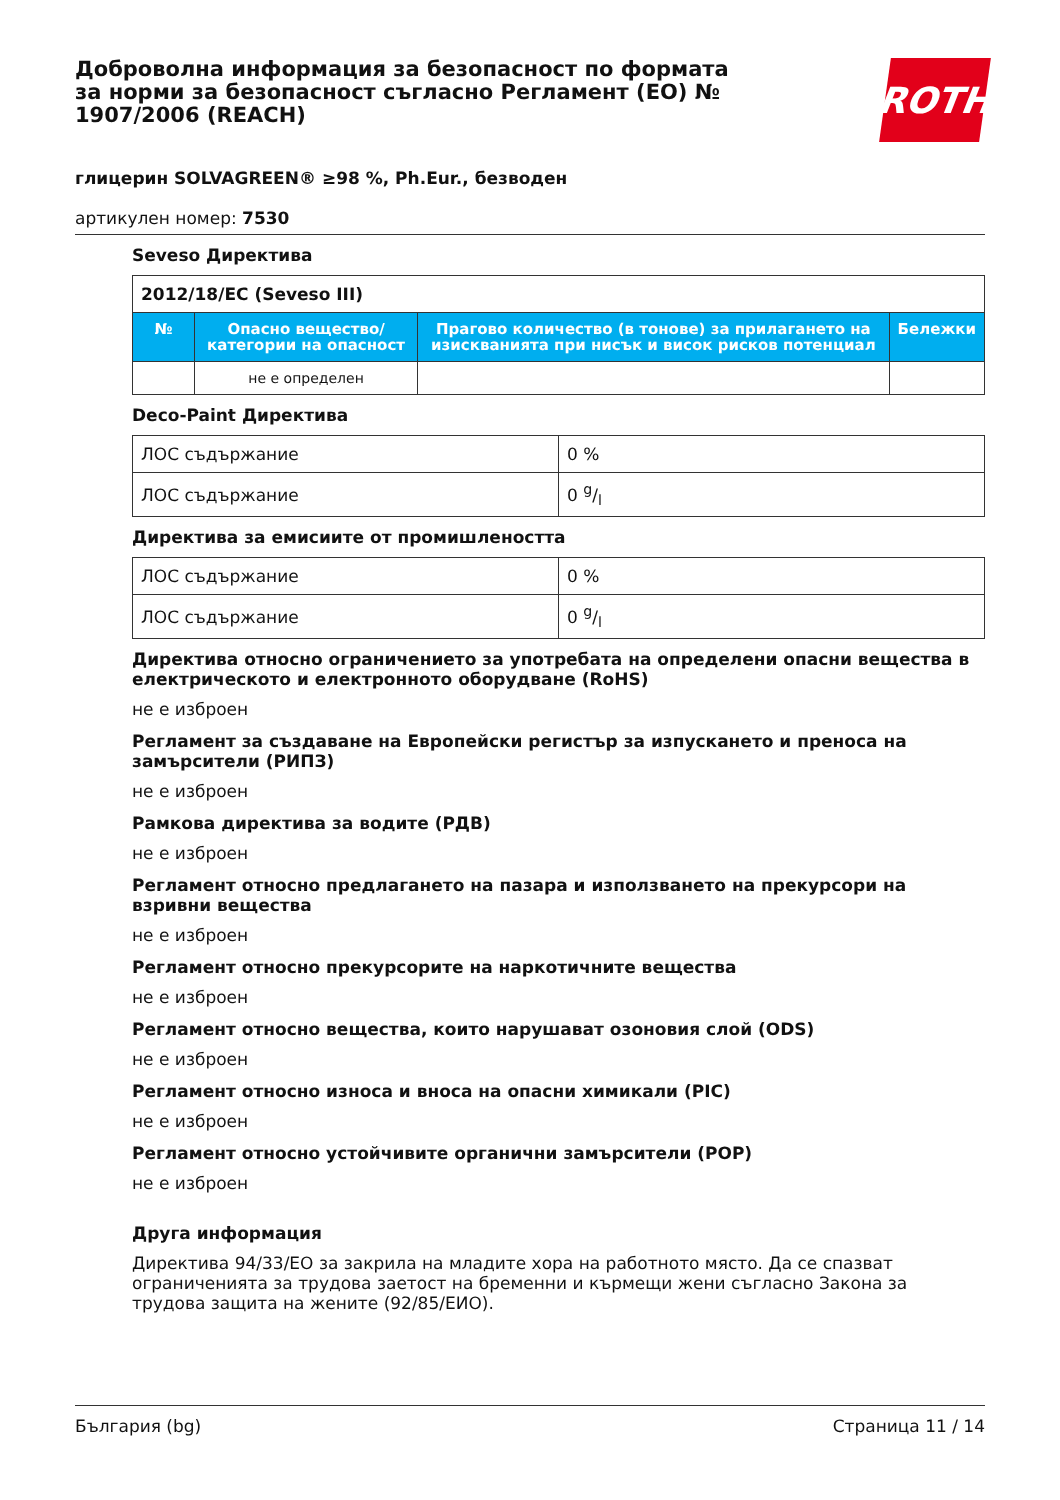Доброволна информация за безопасност по формата за норми за безопасност съгласно Регламент (ЕО) № 1907/2006 (REACH)
ROTH
глицерин SOLVAGREEN® ≥98 %, Ph.Eur., безводен
артикулен номер: 7530
Seveso Директива
| 2012/18/EC (Seveso III) | | | |
| № | Опасно вещество/категории на опасност | Прагово количество (в тонове) за прилагането на изискванията при нисък и висок рисков потенциал | Бележки |
| | не е определен | | |
Deco-Paint Директива
| ЛОС съдържание | 0 % |
| ЛОС съдържание | 0 g/l |
Директива за емисиите от промишлеността
| ЛОС съдържание | 0 % |
| ЛОС съдържание | 0 g/l |
Директива относно ограничението за употребата на определени опасни вещества в електрическото и електронното оборудване (RoHS)
не е изброен
Регламент за създаване на Европейски регистър за изпускането и преноса на замърсители (РИПЗ)
не е изброен
Рамкова директива за водите (РДВ)
не е изброен
Регламент относно предлагането на пазара и използването на прекурсори на взривни вещества
не е изброен
Регламент относно прекурсорите на наркотичните вещества
не е изброен
Регламент относно вещества, които нарушават озоновия слой (ODS)
не е изброен
Регламент относно износа и вноса на опасни химикали (PIC)
не е изброен
Регламент относно устойчивите органични замърсители (POP)
не е изброен
Друга информация
Директива 94/33/ЕО за закрила на младите хора на работното място. Да се спазват ограниченията за трудова заетост на бременни и кърмещи жени съгласно Закона за трудова защита на жените (92/85/ЕИО).
България (bg) Страница 11 / 14